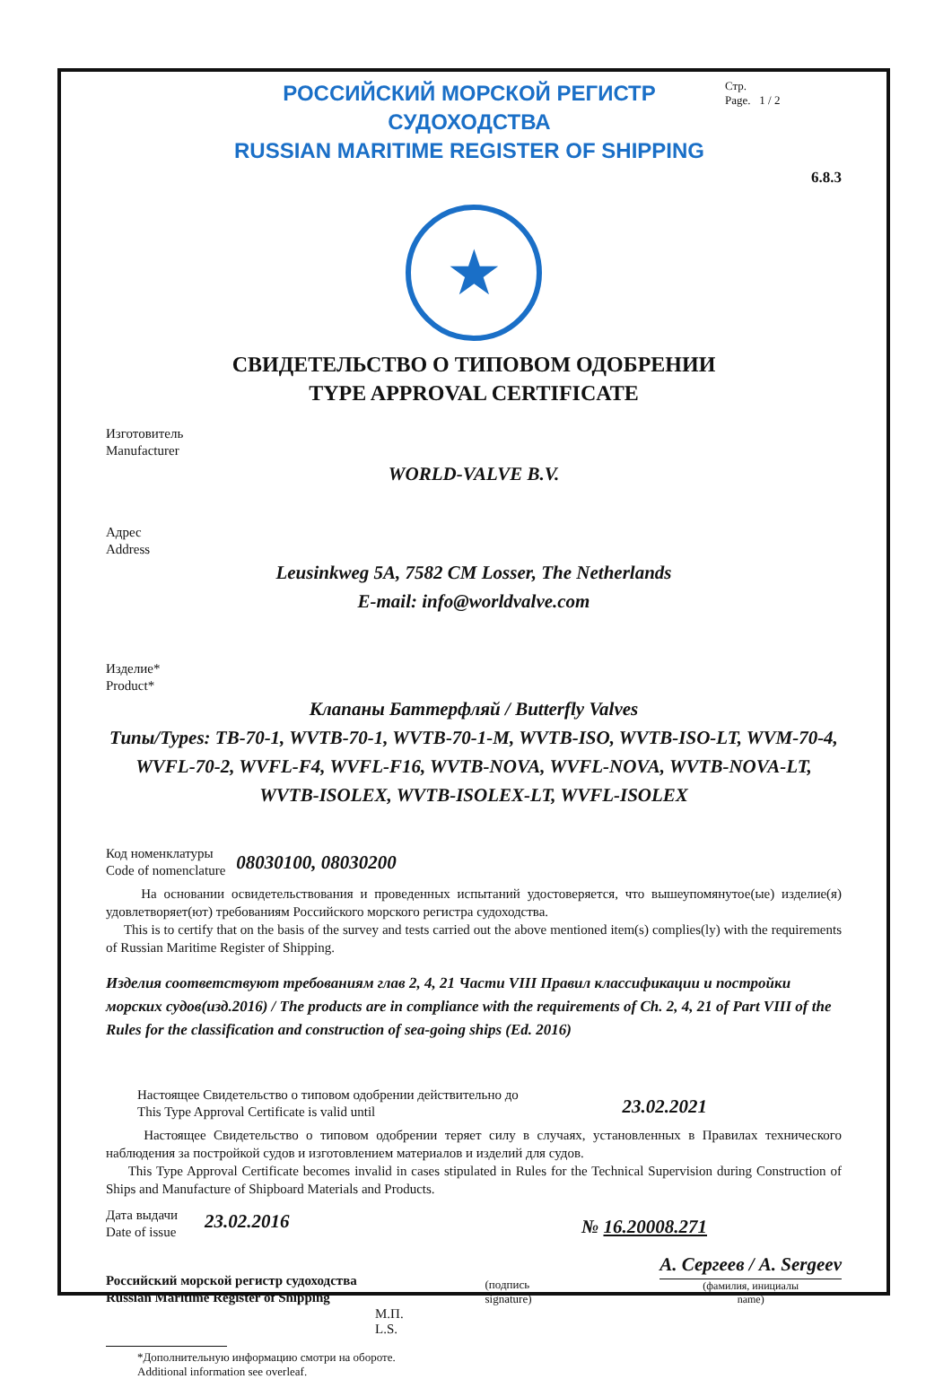РОССИЙСКИЙ МОРСКОЙ РЕГИСТР СУДОХОДСТВА
RUSSIAN MARITIME REGISTER OF SHIPPING
Стр.
Page. 1 / 2
6.8.3
★
СВИДЕТЕЛЬСТВО О ТИПОВОМ ОДОБРЕНИИ
TYPE APPROVAL CERTIFICATE
Изготовитель
Manufacturer
WORLD-VALVE B.V.
Адрес
Address
Leusinkweg 5A, 7582 CM Losser, The Netherlands
E-mail: info@worldvalve.com
Изделие*
Product*
Клапаны Баттерфляй / Butterfly Valves
Типы/Types: TB-70-1, WVTB-70-1, WVTB-70-1-M, WVTB-ISO, WVTB-ISO-LT, WVM-70-4, WVFL-70-2, WVFL-F4, WVFL-F16, WVTB-NOVA, WVFL-NOVA, WVTB-NOVA-LT, WVTB-ISOLEX, WVTB-ISOLEX-LT, WVFL-ISOLEX
Код номенклатуры
Code of nomenclature
08030100, 08030200
На основании освидетельствования и проведенных испытаний удостоверяется, что вышеупомянутое(ые) изделие(я) удовлетворяет(ют) требованиям Российского морского регистра судоходства.
This is to certify that on the basis of the survey and tests carried out the above mentioned item(s) complies(ly) with the requirements of Russian Maritime Register of Shipping.
Изделия соответствуют требованиям глав 2, 4, 21 Части VIII Правил классификации и постройки морских судов(изд.2016) / The products are in compliance with the requirements of Ch. 2, 4, 21 of Part VIII of the Rules for the classification and construction of sea-going ships (Ed. 2016)
Настоящее Свидетельство о типовом одобрении действительно до
This Type Approval Certificate is valid until
23.02.2021
Настоящее Свидетельство о типовом одобрении теряет силу в случаях, установленных в Правилах технического наблюдения за постройкой судов и изготовлением материалов и изделий для судов.
This Type Approval Certificate becomes invalid in cases stipulated in Rules for the Technical Supervision during Construction of Ships and Manufacture of Shipboard Materials and Products.
Дата выдачи
Date of issue
23.02.2016
№ 16.20008.271
Российский морской регистр судоходства
Russian Maritime Register of Shipping
(подпись
signature)
А. Сергеев / A. Sergeev
(фамилия, инициалы
name)
М.П.
L.S.
*Дополнительную информацию смотри на обороте.
Additional information see overleaf.